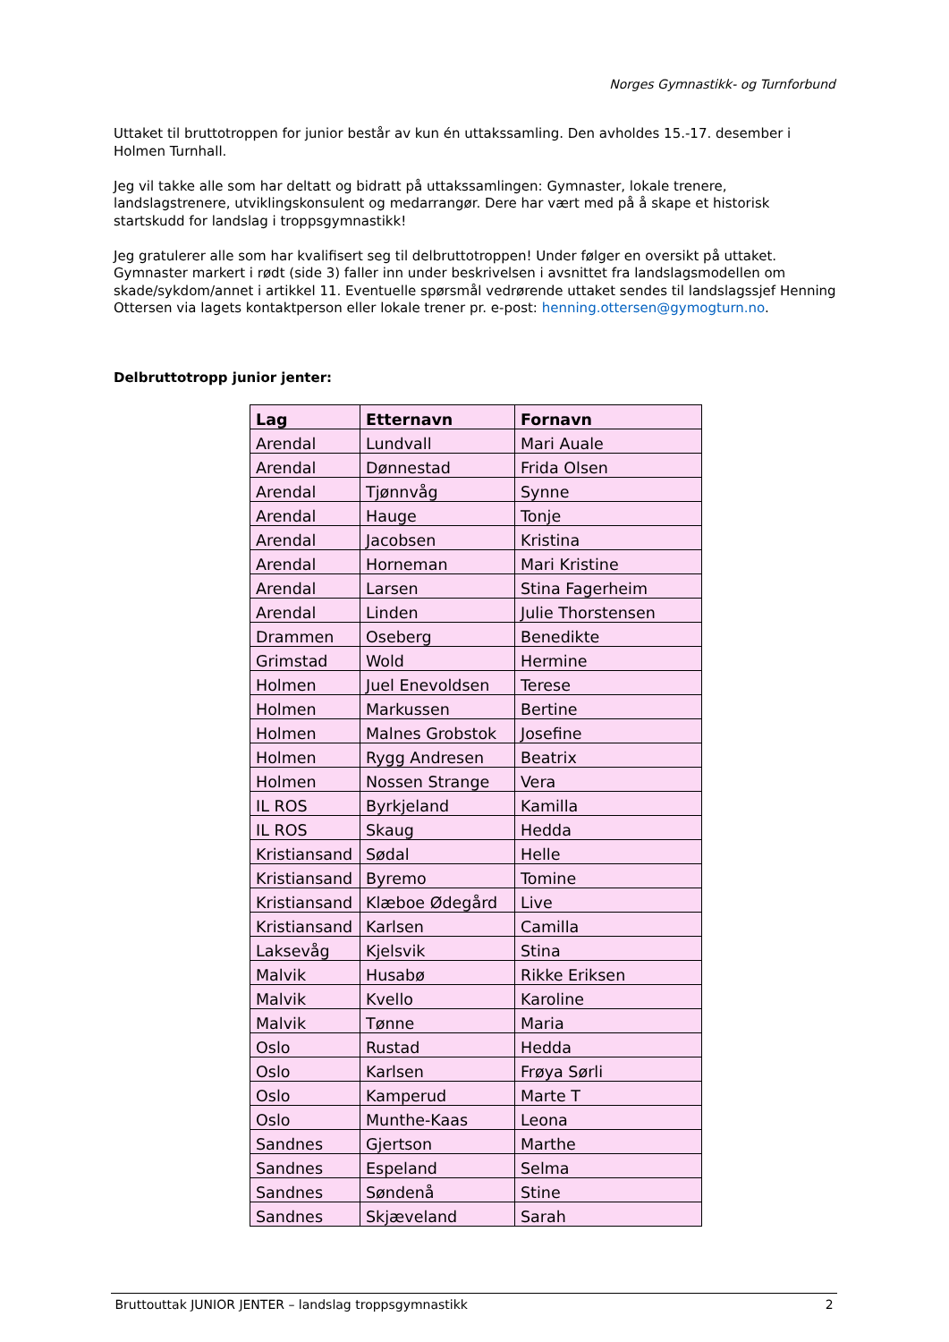Norges Gymnastikk- og Turnforbund
Uttaket til bruttotroppen for junior består av kun én uttakssamling. Den avholdes 15.-17. desember i Holmen Turnhall.
Jeg vil takke alle som har deltatt og bidratt på uttakssamlingen: Gymnaster, lokale trenere, landslagstrenere, utviklingskonsulent og medarrangør. Dere har vært med på å skape et historisk startskudd for landslag i troppsgymnastikk!
Jeg gratulerer alle som har kvalifisert seg til delbruttotroppen! Under følger en oversikt på uttaket. Gymnaster markert i rødt (side 3) faller inn under beskrivelsen i avsnittet fra landslagsmodellen om skade/sykdom/annet i artikkel 11. Eventuelle spørsmål vedrørende uttaket sendes til landslagssjef Henning Ottersen via lagets kontaktperson eller lokale trener pr. e-post: henning.ottersen@gymogturn.no.
Delbruttotropp junior jenter:
| Lag | Etternavn | Fornavn |
| --- | --- | --- |
| Arendal | Lundvall | Mari Auale |
| Arendal | Dønnestad | Frida Olsen |
| Arendal | Tjønnvåg | Synne |
| Arendal | Hauge | Tonje |
| Arendal | Jacobsen | Kristina |
| Arendal | Horneman | Mari Kristine |
| Arendal | Larsen | Stina Fagerheim |
| Arendal | Linden | Julie Thorstensen |
| Drammen | Oseberg | Benedikte |
| Grimstad | Wold | Hermine |
| Holmen | Juel Enevoldsen | Terese |
| Holmen | Markussen | Bertine |
| Holmen | Malnes Grobstok | Josefine |
| Holmen | Rygg Andresen | Beatrix |
| Holmen | Nossen Strange | Vera |
| IL ROS | Byrkjeland | Kamilla |
| IL ROS | Skaug | Hedda |
| Kristiansand | Sødal | Helle |
| Kristiansand | Byremo | Tomine |
| Kristiansand | Klæboe Ødegård | Live |
| Kristiansand | Karlsen | Camilla |
| Laksevåg | Kjelsvik | Stina |
| Malvik | Husabø | Rikke Eriksen |
| Malvik | Kvello | Karoline |
| Malvik | Tønne | Maria |
| Oslo | Rustad | Hedda |
| Oslo | Karlsen | Frøya Sørli |
| Oslo | Kamperud | Marte T |
| Oslo | Munthe-Kaas | Leona |
| Sandnes | Gjertson | Marthe |
| Sandnes | Espeland | Selma |
| Sandnes | Søndenå | Stine |
| Sandnes | Skjæveland | Sarah |
Bruttouttak JUNIOR JENTER – landslag troppsgymnastikk 2